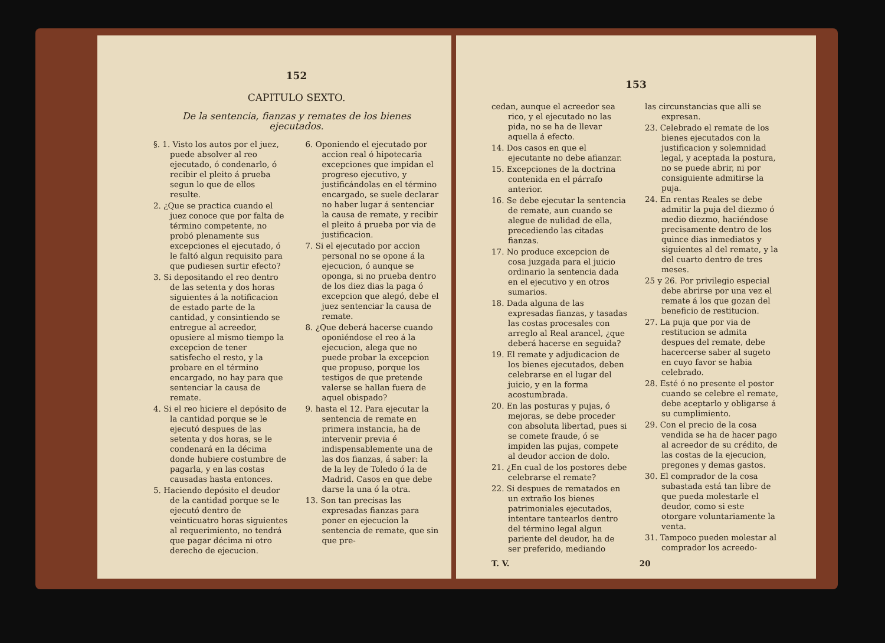152
CAPITULO SEXTO.
De la sentencia, fianzas y remates de los bienes ejecutados.
§. 1. Visto los autos por el juez, puede absolver al reo ejecutado, ó condenarlo, ó recibir el pleito á prueba segun lo que de ellos resulte.
2. ¿Que se practica cuando el juez conoce que por falta de término competente, no probó plenamente sus excepciones el ejecutado, ó le faltó algun requisito para que pudiesen surtir efecto?
3. Si depositando el reo dentro de las setenta y dos horas siguientes á la notificacion de estado parte de la cantidad, y consintiendo se entregue al acreedor, opusiere al mismo tiempo la excepcion de tener satisfecho el resto, y la probare en el término encargado, no hay para que sentenciar la causa de remate.
4. Si el reo hiciere el depósito de la cantidad porque se le ejecutó despues de las setenta y dos horas, se le condenará en la décima donde hubiere costumbre de pagarla, y en las costas causadas hasta entonces.
5. Haciendo depósito el deudor de la cantidad porque se le ejecutó dentro de veinticuatro horas siguientes al requerimiento, no tendrá que pagar décima ni otro derecho de ejecucion.
6. Oponiendo el ejecutado por accion real ó hipotecaria excepciones que impidan el progreso ejecutivo, y justificándolas en el término encargado, se suele declarar no haber lugar á sentenciar la causa de remate, y recibir el pleito á prueba por via de justificacion.
7. Si el ejecutado por accion personal no se opone á la ejecucion, ó aunque se oponga, si no prueba dentro de los diez dias la paga ó excepcion que alegó, debe el juez sentenciar la causa de remate.
8. ¿Que deberá hacerse cuando oponiéndose el reo á la ejecucion, alega que no puede probar la excepcion que propuso, porque los testigos de que pretende valerse se hallan fuera de aquel obispado?
9. hasta el 12. Para ejecutar la sentencia de remate en primera instancia, ha de intervenir previa é indispensablemente una de las dos fianzas, á saber: la de la ley de Toledo ó la de Madrid. Casos en que debe darse la una ó la otra.
13. Son tan precisas las expresadas fianzas para poner en ejecucion la sentencia de remate, que sin que pre-
153
cedan, aunque el acreedor sea rico, y el ejecutado no las pida, no se ha de llevar aquella á efecto.
14. Dos casos en que el ejecutante no debe afianzar.
15. Excepciones de la doctrina contenida en el párrafo anterior.
16. Se debe ejecutar la sentencia de remate, aun cuando se alegue de nulidad de ella, precediendo las citadas fianzas.
17. No produce excepcion de cosa juzgada para el juicio ordinario la sentencia dada en el ejecutivo y en otros sumarios.
18. Dada alguna de las expresadas fianzas, y tasadas las costas procesales con arreglo al Real arancel, ¿que deberá hacerse en seguida?
19. El remate y adjudicacion de los bienes ejecutados, deben celebrarse en el lugar del juicio, y en la forma acostumbrada.
20. En las posturas y pujas, ó mejoras, se debe proceder con absoluta libertad, pues si se comete fraude, ó se impiden las pujas, compete al deudor accion de dolo.
21. ¿En cual de los postores debe celebrarse el remate?
22. Si despues de rematados en un extraño los bienes patrimoniales ejecutados, intentare tantearlos dentro del término legal algun pariente del deudor, ha de ser preferido, mediando
las circunstancias que alli se expresan.
23. Celebrado el remate de los bienes ejecutados con la justificacion y solemnidad legal, y aceptada la postura, no se puede abrir, ni por consiguiente admitirse la puja.
24. En rentas Reales se debe admitir la puja del diezmo ó medio diezmo, haciéndose precisamente dentro de los quince dias inmediatos y siguientes al del remate, y la del cuarto dentro de tres meses.
25 y 26. Por privilegio especial debe abrirse por una vez el remate á los que gozan del beneficio de restitucion.
27. La puja que por via de restitucion se admita despues del remate, debe hacercerse saber al sugeto en cuyo favor se habia celebrado.
28. Esté ó no presente el postor cuando se celebre el remate, debe aceptarlo y obligarse á su cumplimiento.
29. Con el precio de la cosa vendida se ha de hacer pago al acreedor de su crédito, de las costas de la ejecucion, pregones y demas gastos.
30. El comprador de la cosa subastada está tan libre de que pueda molestarle el deudor, como si este otorgare voluntariamente la venta.
31. Tampoco pueden molestar al comprador los acreedo-
T. V. 20